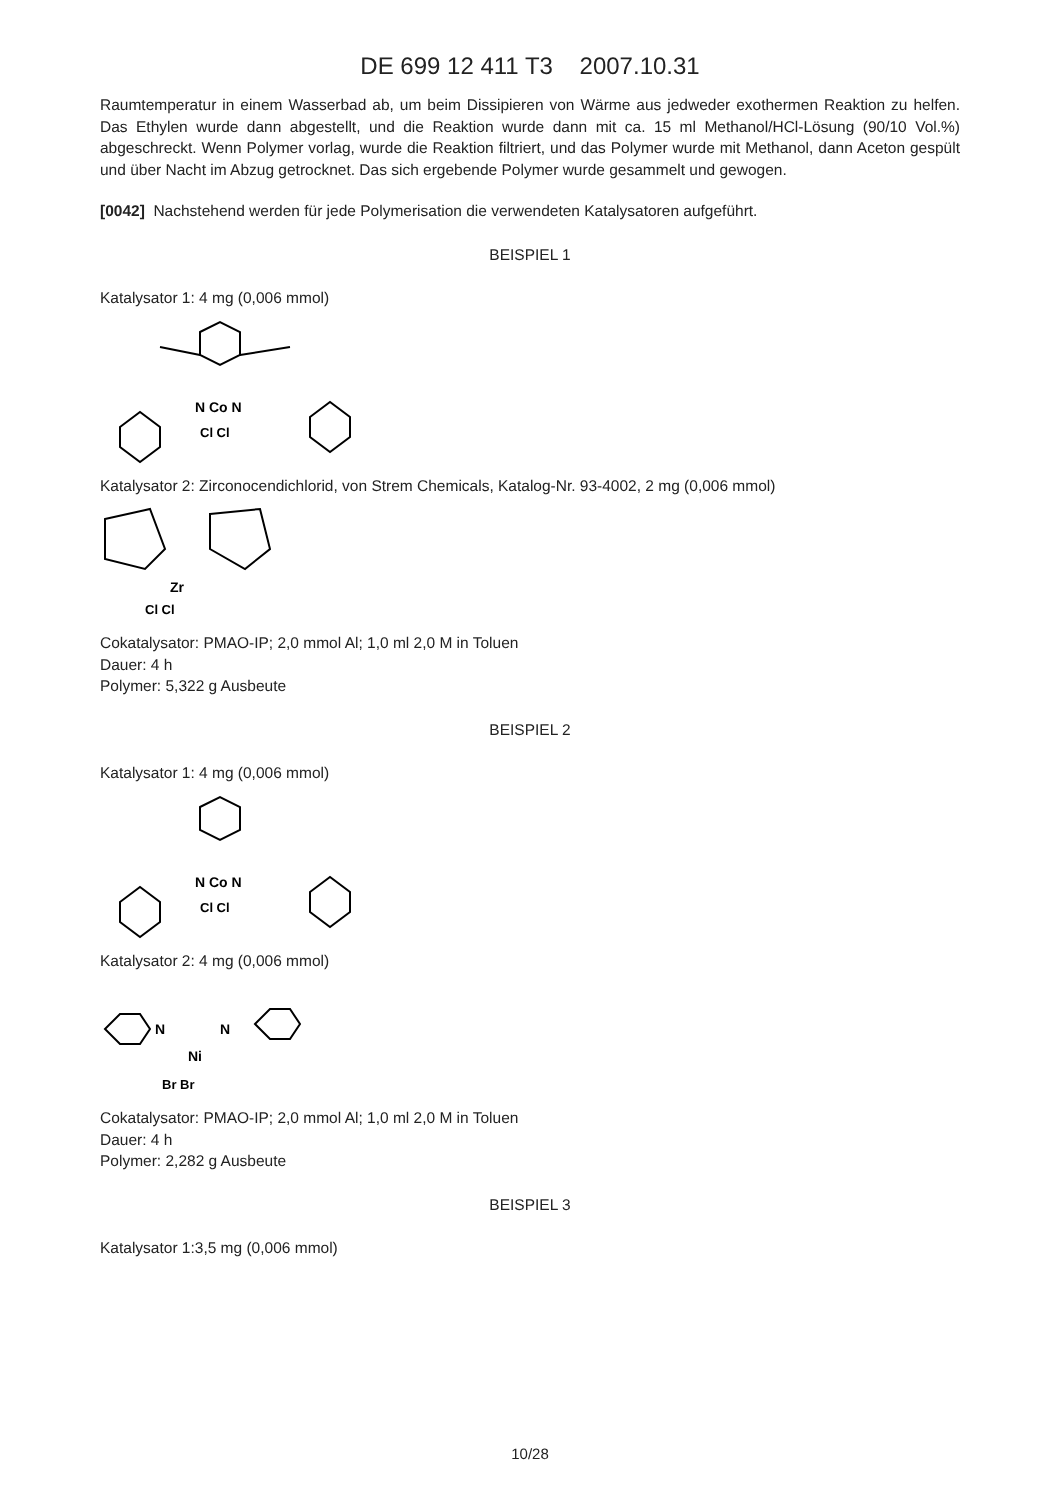DE 699 12 411 T3 2007.10.31
Raumtemperatur in einem Wasserbad ab, um beim Dissipieren von Wärme aus jedweder exothermen Reaktion zu helfen. Das Ethylen wurde dann abgestellt, und die Reaktion wurde dann mit ca. 15 ml Methanol/HCl-Lösung (90/10 Vol.%) abgeschreckt. Wenn Polymer vorlag, wurde die Reaktion filtriert, und das Polymer wurde mit Methanol, dann Aceton gespült und über Nacht im Abzug getrocknet. Das sich ergebende Polymer wurde gesammelt und gewogen.
[0042] Nachstehend werden für jede Polymerisation die verwendeten Katalysatoren aufgeführt.
BEISPIEL 1
Katalysator 1: 4 mg (0,006 mmol)
N Co N
Cl Cl
Katalysator 2: Zirconocendichlorid, von Strem Chemicals, Katalog-Nr. 93-4002, 2 mg (0,006 mmol)
Zr
Cl Cl
Cokatalysator: PMAO-IP; 2,0 mmol Al; 1,0 ml 2,0 M in Toluen
Dauer: 4 h
Polymer: 5,322 g Ausbeute
BEISPIEL 2
Katalysator 1: 4 mg (0,006 mmol)
N Co N
Cl Cl
Katalysator 2: 4 mg (0,006 mmol)
N
N
Ni
Br Br
Cokatalysator: PMAO-IP; 2,0 mmol Al; 1,0 ml 2,0 M in Toluen
Dauer: 4 h
Polymer: 2,282 g Ausbeute
BEISPIEL 3
Katalysator 1:3,5 mg (0,006 mmol)
10/28